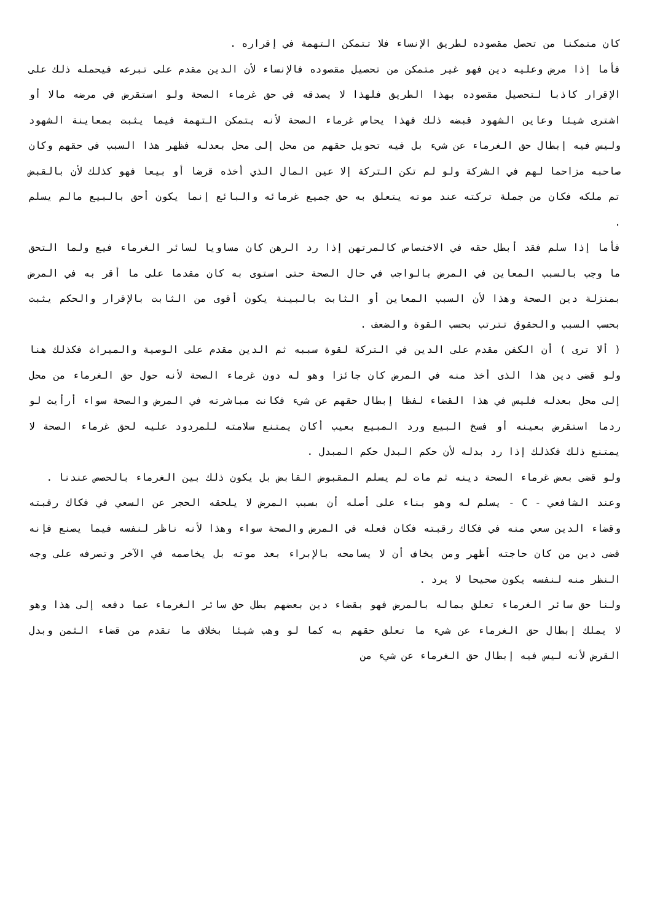كان متمكنا من تحصل مقصوده لطريق الإنساء فلا تتمكن التهمة في إقراره .
فأما إذا مرض وعليه دين فهو غير متمكن من تحصيل مقصوده فالإنساء لأن الدين مقدم على تبرعه فيحمله ذلك على الإقرار كاذبا لتحصيل مقصوده بهذا الطريق فلهذا لا يصدقه في حق غرماء الصحة ولو استقرض في مرضه مالا أو اشترى شيئا وعاين الشهود قبضه ذلك فهذا يحاص غرماء الصحة لأنه يتمكن التهمة فيما يثبت بمعاينة الشهود وليس فيه إبطال حق الغرماء عن شيء بل فيه تحويل حقهم من محل إلى محل بعدله فظهر هذا السبب في حقهم وكان صاحبه مزاحما لهم في الشركة ولو لم تكن التركة إلا عين المال الذي أخذه قرضا أو بيعا فهو كذلك لأن بالقبض تم ملكه فكان من جملة تركته عند موته يتعلق به حق جميع غرمائه والبائع إنما يكون أحق بالبيع مالم يسلم .
فأما إذا سلم فقد أبطل حقه في الاختصاص كالمرتهن إذا رد الرهن كان مساويا لسائر الغرماء فيع ولما التحق ما وجب بالسبب المعاين في المرض بالواجب في حال الصحة حتى استوى به كان مقدما على ما أقر به في المرض بمنزلة دين الصحة وهذا لأن السبب المعاين أو الثابت بالبينة يكون أقوى من الثابت بالإقرار والحكم يثبت بحسب السبب والحقوق تترتب بحسب القوة والضعف .
( ألا ترى ) أن الكفن مقدم على الدين في التركة لقوة سببه ثم الدين مقدم على الوصية والميراث فكذلك هنا ولو قضى دين هذا الذى أخذ منه في المرض كان جائزا وهو له دون غرماء الصحة لأنه حول حق الغرماء من محل إلى محل بعدله فليس في هذا القضاء لفظا إبطال حقهم عن شيء فكانت مباشرته في المرض والصحة سواء أرأيت لو ردما استقرض بعينه أو فسخ البيع ورد المبيع بعيب أكان يمتنع سلامته للمردود عليه لحق غرماء الصحة لا يمتنع ذلك فكذلك إذا رد بدله لأن حكم البدل حكم المبدل .
ولو قضى بعض غرماء الصحة دينه ثم مات لم يسلم المقبوض القابض بل يكون ذلك بين الغرماء بالحصص عندنا .
وعند الشافعي - C - يسلم له وهو بناء على أصله أن بسبب المرض لا يلحقه الحجر عن السعي في فكاك رقبته وقضاء الدين سعي منه في فكاك رقبته فكان فعله في المرض والصحة سواء وهذا لأنه ناظر لنفسه فيما يصنع فإنه قضى دين من كان حاجته أظهر ومن يخاف أن لا يسامحه بالإبراء بعد موته بل يخاصمه في الآخر وتصرفه على وجه النظر منه لنفسه يكون صحيحا لا يرد .
ولنا حق سائر الغرماء تعلق بماله بالمرض فهو بقضاء دين بعضهم بطل حق سائر الغرماء عما دفعه إلى هذا وهو لا يملك إبطال حق الغرماء عن شيء ما تعلق حقهم به كما لو وهب شيئا بخلاف ما تقدم من قضاء الثمن وبدل القرض لأنه ليس فيه إبطال حق الغرماء عن شيء من